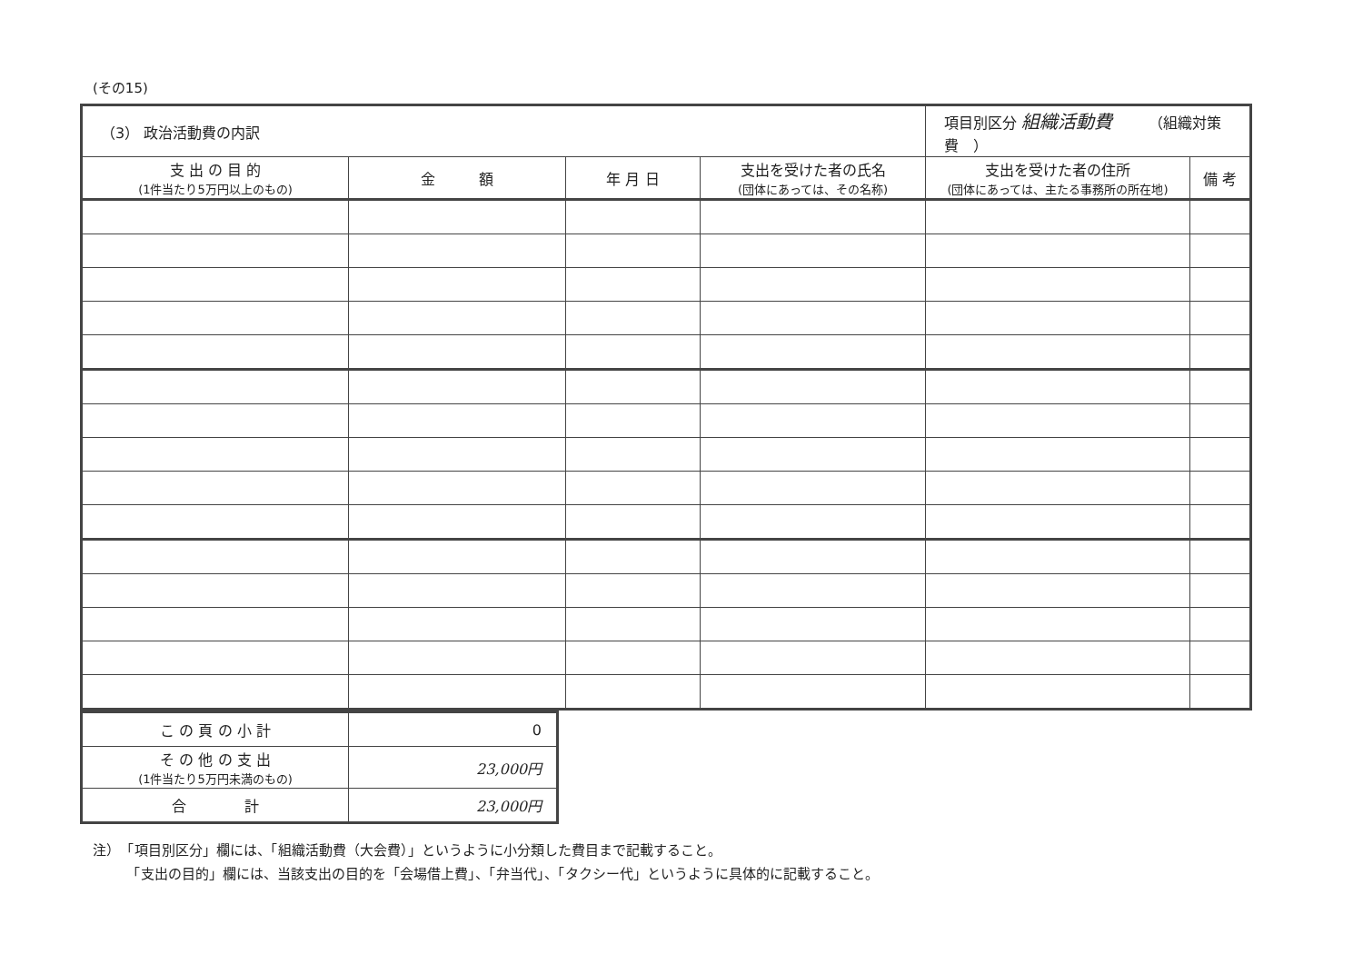(その15)
| （3） 政治活動費の内訳 | | | | 項目別区分 組織活動費 （組織対策費 ） | |
| 支 出 の 目 的 (1件当たり5万円以上のもの) | 金 額 | 年 月 日 | 支出を受けた者の氏名 (団体にあっては、その名称) | 支出を受けた者の住所 (団体にあっては、主たる事務所の所在地) | 備 考 |
| こ の 頁 の 小 計 | 0 |
| そ の 他 の 支 出 (1件当たり5万円未満のもの) | 23,000円 |
| 合 計 | 23,000円 |
注）　「項目別区分」欄には、「組織活動費（大会費）」というように小分類した費目まで記載すること。
　　　「支出の目的」欄には、当該支出の目的を「会場借上費」、「弁当代」、「タクシー代」というように具体的に記載すること。